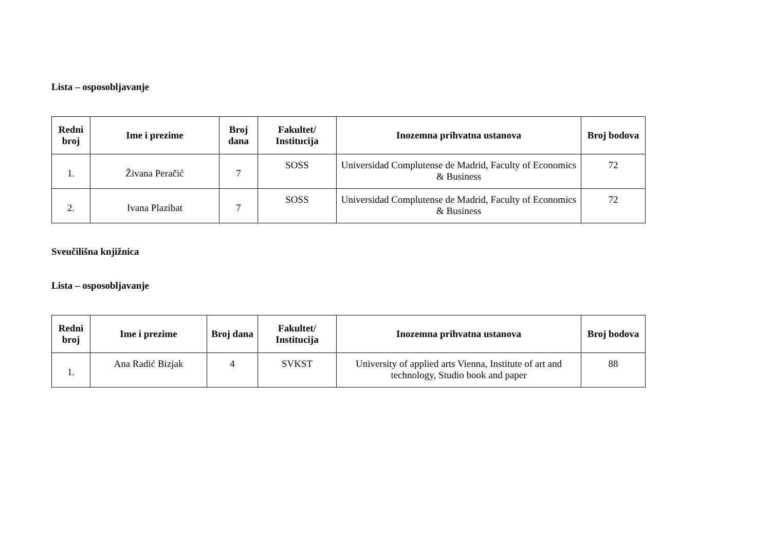Lista – osposobljavanje
| Redni broj | Ime i prezime | Broj dana | Fakultet/ Institucija | Inozemna prihvatna ustanova | Broj bodova |
| --- | --- | --- | --- | --- | --- |
| 1. | Živana Peračić | 7 | SOSS | Universidad Complutense de Madrid, Faculty of Economics & Business | 72 |
| 2. | Ivana Plazibat | 7 | SOSS | Universidad Complutense de Madrid, Faculty of Economics & Business | 72 |
Sveučilišna knjižnica
Lista – osposobljavanje
| Redni broj | Ime i prezime | Broj dana | Fakultet/ Institucija | Inozemna prihvatna ustanova | Broj bodova |
| --- | --- | --- | --- | --- | --- |
| 1. | Ana Radić Bizjak | 4 | SVKST | University of applied arts Vienna, Institute of art and technology, Studio book and paper | 88 |